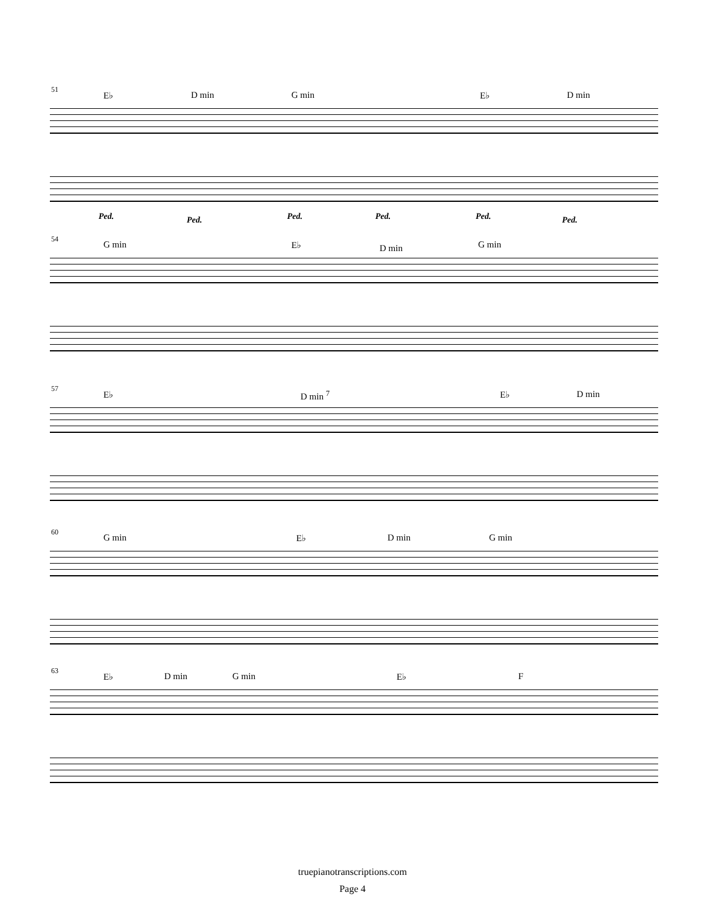51
E♭ D min G min E♭ D min
Ped. Ped. Ped. Ped. Ped. Ped.
54
G min E♭ D min G min
57
E♭ D min <sup>7</sup> E♭ D min
60
G min E♭ D min G min
63
E♭ D min G min E♭ F
truepianotranscriptions.com
Page 4